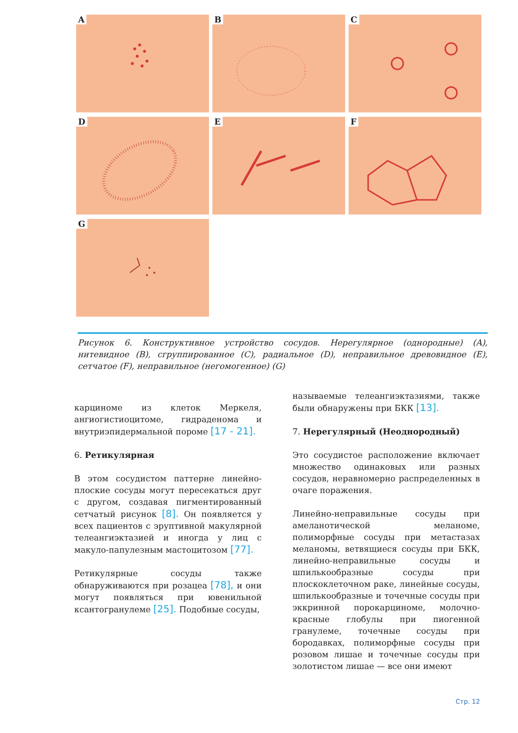A
B
C
D
E
F
G
Рисунок 6. Конструктивное устройство сосудов. Нерегулярное (однородные) (A), нитевидное (B), сгруппированное (C), радиальное (D), неправильное древовидное (E), сетчатое (F), неправильное (негомогенное) (G)
карциноме из клеток Меркеля, ангиогистиоцитоме, гидраденома и внутриэпидермальной пороме [17 - 21].
6. Ретикулярная
В этом сосудистом паттерне линейно-плоские сосуды могут пересекаться друг с другом, создавая пигментированный сетчатый рисунок [8]. Он появляется у всех пациентов с эруптивной макулярной телеангиэктазией и иногда у лиц с макуло-папулезным мастоцитозом [77].
Ретикулярные сосуды также обнаруживаются при розацеа [78], и они могут появляться при ювенильной ксантогранулеме [25]. Подобные сосуды,
называемые телеангиэктазиями, также были обнаружены при БКК [13].
7. Нерегулярный (Неоднородный)
Это сосудистое расположение включает множество одинаковых или разных сосудов, неравномерно распределенных в очаге поражения.
Линейно-неправильные сосуды при амеланотической меланоме, полиморфные сосуды при метастазах меланомы, ветвящиеся сосуды при БКК, линейно-неправильные сосуды и шпилькообразные сосуды при плоскоклеточном раке, линейные сосуды, шпилькообразные и точечные сосуды при эккринной порокарциноме, молочно-красные глобулы при пиогенной гранулеме, точечные сосуды при бородавках, полиморфные сосуды при розовом лишае и точечные сосуды при золотистом лишае — все они имеют
Стр. 12